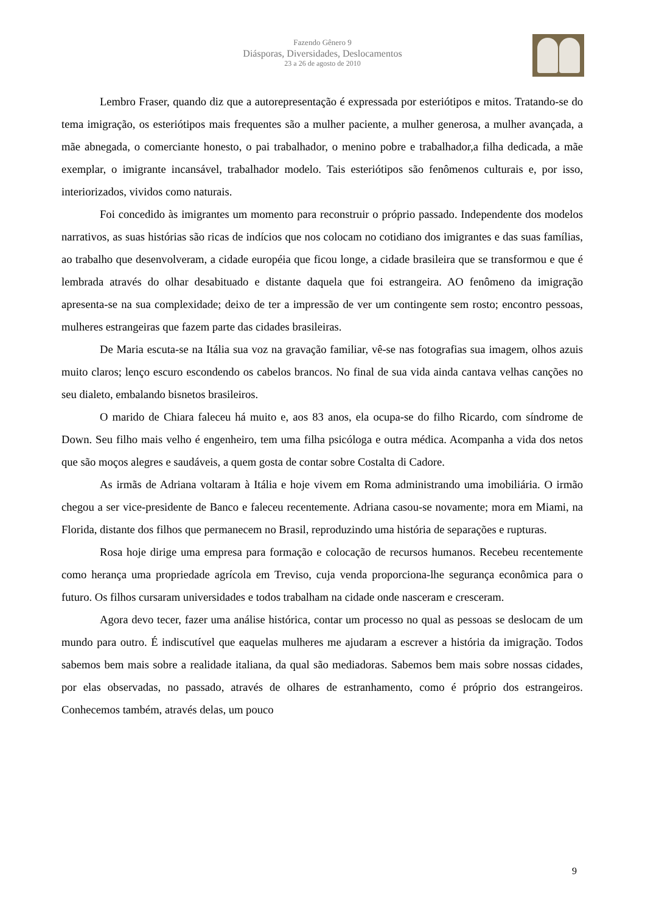Fazendo Gênero 9
Diásporas, Diversidades, Deslocamentos
23 a 26 de agosto de 2010
Lembro Fraser, quando diz que a autorepresentação é expressada por esteriótipos e mitos. Tratando-se do tema imigração, os esteriótipos mais frequentes são a mulher paciente, a mulher generosa, a mulher avançada, a mãe abnegada, o comerciante honesto, o pai trabalhador, o menino pobre e trabalhador,a filha dedicada, a mãe exemplar, o imigrante incansável, trabalhador modelo. Tais esteriótipos são fenômenos culturais e, por isso, interiorizados, vividos como naturais.
Foi concedido às imigrantes um momento para reconstruir o próprio passado. Independente dos modelos narrativos, as suas histórias são ricas de indícios que nos colocam no cotidiano dos imigrantes e das suas famílias, ao trabalho que desenvolveram, a cidade européia que ficou longe, a cidade brasileira que se transformou e que é lembrada através do olhar desabituado e distante daquela que foi estrangeira. AO fenômeno da imigração apresenta-se na sua complexidade; deixo de ter a impressão de ver um contingente sem rosto; encontro pessoas, mulheres estrangeiras que fazem parte das cidades brasileiras.
De Maria escuta-se na Itália sua voz na gravação familiar, vê-se nas fotografias sua imagem, olhos azuis muito claros; lenço escuro escondendo os cabelos brancos. No final de sua vida ainda cantava velhas canções no seu dialeto, embalando bisnetos brasileiros.
O marido de Chiara faleceu há muito e, aos 83 anos, ela ocupa-se do filho Ricardo, com síndrome de Down. Seu filho mais velho é engenheiro, tem uma filha psicóloga e outra médica. Acompanha a vida dos netos que são moços alegres e saudáveis, a quem gosta de contar sobre Costalta di Cadore.
As irmãs de Adriana voltaram à Itália e hoje vivem em Roma administrando uma imobiliária. O irmão chegou a ser vice-presidente de Banco e faleceu recentemente. Adriana casou-se novamente; mora em Miami, na Florida, distante dos filhos que permanecem no Brasil, reproduzindo uma história de separações e rupturas.
Rosa hoje dirige uma empresa para formação e colocação de recursos humanos. Recebeu recentemente como herança uma propriedade agrícola em Treviso, cuja venda proporciona-lhe segurança econômica para o futuro. Os filhos cursaram universidades e todos trabalham na cidade onde nasceram e cresceram.
Agora devo tecer, fazer uma análise histórica, contar um processo no qual as pessoas se deslocam de um mundo para outro. É indiscutível que eaquelas mulheres me ajudaram a escrever a história da imigração. Todos sabemos bem mais sobre a realidade italiana, da qual são mediadoras. Sabemos bem mais sobre nossas cidades, por elas observadas, no passado, através de olhares de estranhamento, como é próprio dos estrangeiros. Conhecemos também, através delas, um pouco
9